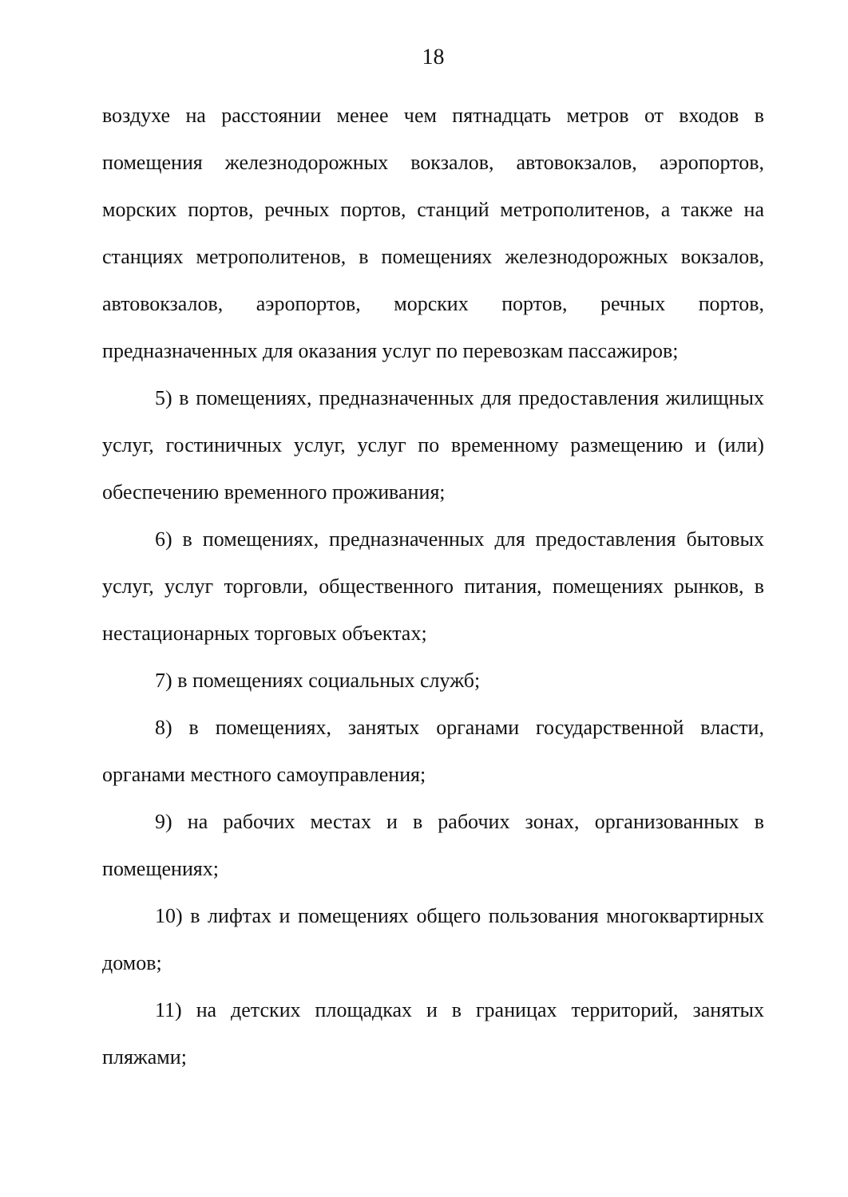18
воздухе на расстоянии менее чем пятнадцать метров от входов в помещения железнодорожных вокзалов, автовокзалов, аэропортов, морских портов, речных портов, станций метрополитенов, а также на станциях метрополитенов, в помещениях железнодорожных вокзалов, автовокзалов, аэропортов, морских портов, речных портов, предназначенных для оказания услуг по перевозкам пассажиров;
5) в помещениях, предназначенных для предоставления жилищных услуг, гостиничных услуг, услуг по временному размещению и (или) обеспечению временного проживания;
6) в помещениях, предназначенных для предоставления бытовых услуг, услуг торговли, общественного питания, помещениях рынков, в нестационарных торговых объектах;
7) в помещениях социальных служб;
8) в помещениях, занятых органами государственной власти, органами местного самоуправления;
9) на рабочих местах и в рабочих зонах, организованных в помещениях;
10) в лифтах и помещениях общего пользования многоквартирных домов;
11) на детских площадках и в границах территорий, занятых пляжами;